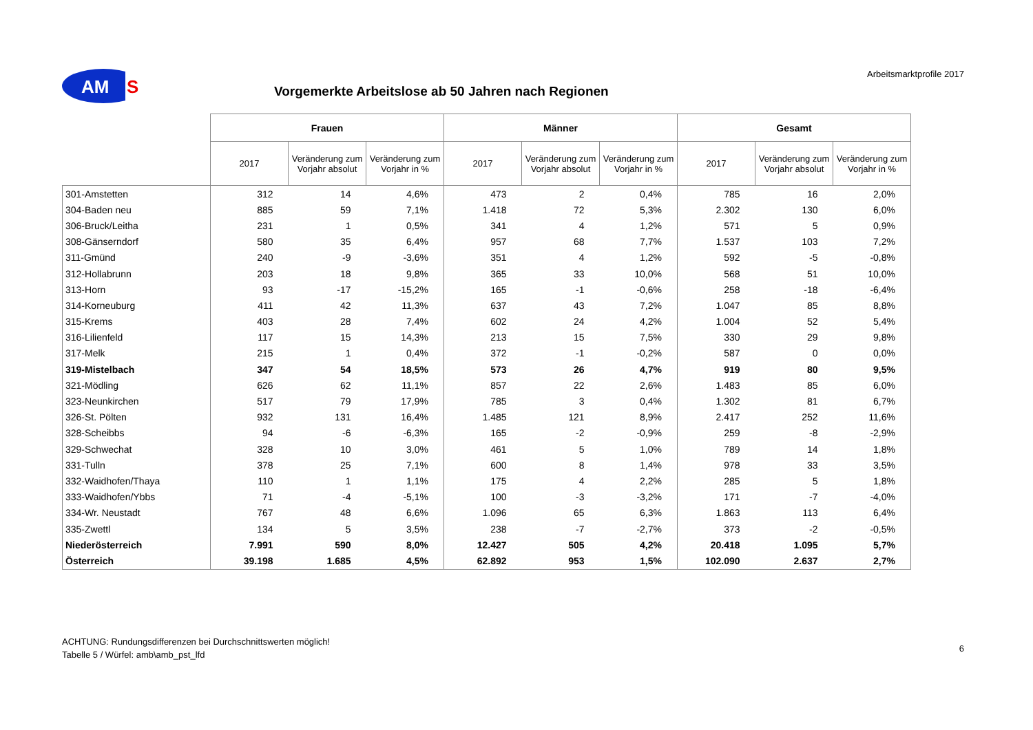AM
S
Vorgemerkte Arbeitslose ab 50 Jahren nach Regionen
Arbeitsmarktprofile 2017
| | Frauen | | | Männer | | | Gesamt | | |
| --- | --- | --- | --- | --- | --- | --- | --- | --- | --- |
| | 2017 | Veränderung zum Vorjahr absolut | Veränderung zum Vorjahr in % | 2017 | Veränderung zum Vorjahr absolut | Veränderung zum Vorjahr in % | 2017 | Veränderung zum Vorjahr absolut | Veränderung zum Vorjahr in % |
| 301-Amstetten | 312 | 14 | 4,6% | 473 | 2 | 0,4% | 785 | 16 | 2,0% |
| 304-Baden neu | 885 | 59 | 7,1% | 1.418 | 72 | 5,3% | 2.302 | 130 | 6,0% |
| 306-Bruck/Leitha | 231 | 1 | 0,5% | 341 | 4 | 1,2% | 571 | 5 | 0,9% |
| 308-Gänserndorf | 580 | 35 | 6,4% | 957 | 68 | 7,7% | 1.537 | 103 | 7,2% |
| 311-Gmünd | 240 | -9 | -3,6% | 351 | 4 | 1,2% | 592 | -5 | -0,8% |
| 312-Hollabrunn | 203 | 18 | 9,8% | 365 | 33 | 10,0% | 568 | 51 | 10,0% |
| 313-Horn | 93 | -17 | -15,2% | 165 | -1 | -0,6% | 258 | -18 | -6,4% |
| 314-Korneuburg | 411 | 42 | 11,3% | 637 | 43 | 7,2% | 1.047 | 85 | 8,8% |
| 315-Krems | 403 | 28 | 7,4% | 602 | 24 | 4,2% | 1.004 | 52 | 5,4% |
| 316-Lilienfeld | 117 | 15 | 14,3% | 213 | 15 | 7,5% | 330 | 29 | 9,8% |
| 317-Melk | 215 | 1 | 0,4% | 372 | -1 | -0,2% | 587 | 0 | 0,0% |
| 319-Mistelbach | 347 | 54 | 18,5% | 573 | 26 | 4,7% | 919 | 80 | 9,5% |
| 321-Mödling | 626 | 62 | 11,1% | 857 | 22 | 2,6% | 1.483 | 85 | 6,0% |
| 323-Neunkirchen | 517 | 79 | 17,9% | 785 | 3 | 0,4% | 1.302 | 81 | 6,7% |
| 326-St. Pölten | 932 | 131 | 16,4% | 1.485 | 121 | 8,9% | 2.417 | 252 | 11,6% |
| 328-Scheibbs | 94 | -6 | -6,3% | 165 | -2 | -0,9% | 259 | -8 | -2,9% |
| 329-Schwechat | 328 | 10 | 3,0% | 461 | 5 | 1,0% | 789 | 14 | 1,8% |
| 331-Tulln | 378 | 25 | 7,1% | 600 | 8 | 1,4% | 978 | 33 | 3,5% |
| 332-Waidhofen/Thaya | 110 | 1 | 1,1% | 175 | 4 | 2,2% | 285 | 5 | 1,8% |
| 333-Waidhofen/Ybbs | 71 | -4 | -5,1% | 100 | -3 | -3,2% | 171 | -7 | -4,0% |
| 334-Wr. Neustadt | 767 | 48 | 6,6% | 1.096 | 65 | 6,3% | 1.863 | 113 | 6,4% |
| 335-Zwettl | 134 | 5 | 3,5% | 238 | -7 | -2,7% | 373 | -2 | -0,5% |
| Niederösterreich | 7.991 | 590 | 8,0% | 12.427 | 505 | 4,2% | 20.418 | 1.095 | 5,7% |
| Österreich | 39.198 | 1.685 | 4,5% | 62.892 | 953 | 1,5% | 102.090 | 2.637 | 2,7% |
ACHTUNG: Rundungsdifferenzen bei Durchschnittswerten möglich!
Tabelle 5 / Würfel: amb\amb_pst_lfd
6